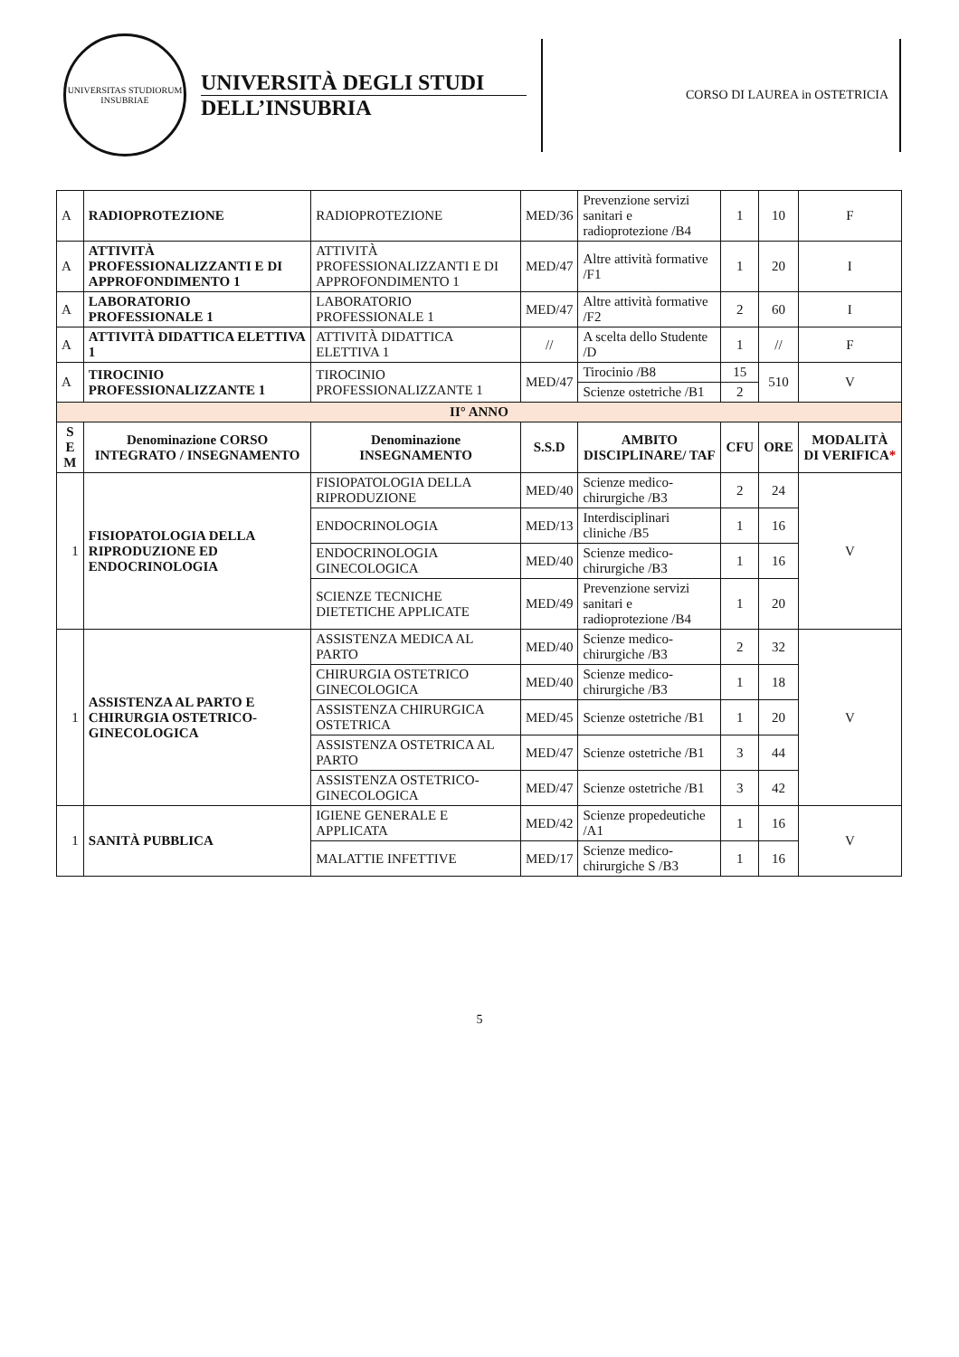UNIVERSITAS STUDIORUM INSUBRIAE
UNIVERSITÀ DEGLI STUDI
DELL’INSUBRIA
CORSO DI LAUREA in OSTETRICIA
| A | RADIOPROTEZIONE | RADIOPROTEZIONE | MED/36 | Prevenzione servizi sanitari e radioprotezione /B4 | 1 | 10 | F |
| A | ATTIVITÀ PROFESSIONALIZZANTI E DI APPROFONDIMENTO 1 | ATTIVITÀ PROFESSIONALIZZANTI E DI APPROFONDIMENTO 1 | MED/47 | Altre attività formative /F1 | 1 | 20 | I |
| A | LABORATORIO PROFESSIONALE 1 | LABORATORIO PROFESSIONALE 1 | MED/47 | Altre attività formative /F2 | 2 | 60 | I |
| A | ATTIVITÀ DIDATTICA ELETTIVA 1 | ATTIVITÀ DIDATTICA ELETTIVA 1 | // | A scelta dello Studente /D | 1 | // | F |
| A | TIROCINIO PROFESSIONALIZZANTE 1 | TIROCINIO PROFESSIONALIZZANTE 1 | MED/47 | Tirocinio /B8 | 15 | 510 | V |
| | | | | Scienze ostetriche /B1 | 2 | | |
| II° ANNO | | | | | | | |
| S E M | Denominazione CORSO INTEGRATO / INSEGNAMENTO | Denominazione INSEGNAMENTO | S.S.D | AMBITO DISCIPLINARE/ TAF | CFU | ORE | MODALITÀ DI VERIFICA * |
| 1 | FISIOPATOLOGIA DELLA RIPRODUZIONE ED ENDOCRINOLOGIA | FISIOPATOLOGIA DELLA RIPRODUZIONE | MED/40 | Scienze medico-chirurgiche /B3 | 2 | 24 | V |
| | | ENDOCRINOLOGIA | MED/13 | Interdisciplinari cliniche /B5 | 1 | 16 | |
| | | ENDOCRINOLOGIA GINECOLOGICA | MED/40 | Scienze medico-chirurgiche /B3 | 1 | 16 | |
| | | SCIENZE TECNICHE DIETETICHE APPLICATE | MED/49 | Prevenzione servizi sanitari e radioprotezione /B4 | 1 | 20 | |
| 1 | ASSISTENZA AL PARTO E CHIRURGIA OSTETRICO-GINECOLOGICA | ASSISTENZA MEDICA AL PARTO | MED/40 | Scienze medico-chirurgiche /B3 | 2 | 32 | V |
| | | CHIRURGIA OSTETRICO GINECOLOGICA | MED/40 | Scienze medico-chirurgiche /B3 | 1 | 18 | |
| | | ASSISTENZA CHIRURGICA OSTETRICA | MED/45 | Scienze ostetriche /B1 | 1 | 20 | |
| | | ASSISTENZA OSTETRICA AL PARTO | MED/47 | Scienze ostetriche /B1 | 3 | 44 | |
| | | ASSISTENZA OSTETRICO-GINECOLOGICA | MED/47 | Scienze ostetriche /B1 | 3 | 42 | |
| 1 | SANITÀ PUBBLICA | IGIENE GENERALE E APPLICATA | MED/42 | Scienze propedeutiche /A1 | 1 | 16 | V |
| | | MALATTIE INFETTIVE | MED/17 | Scienze medico-chirurgiche S /B3 | 1 | 16 | |
5